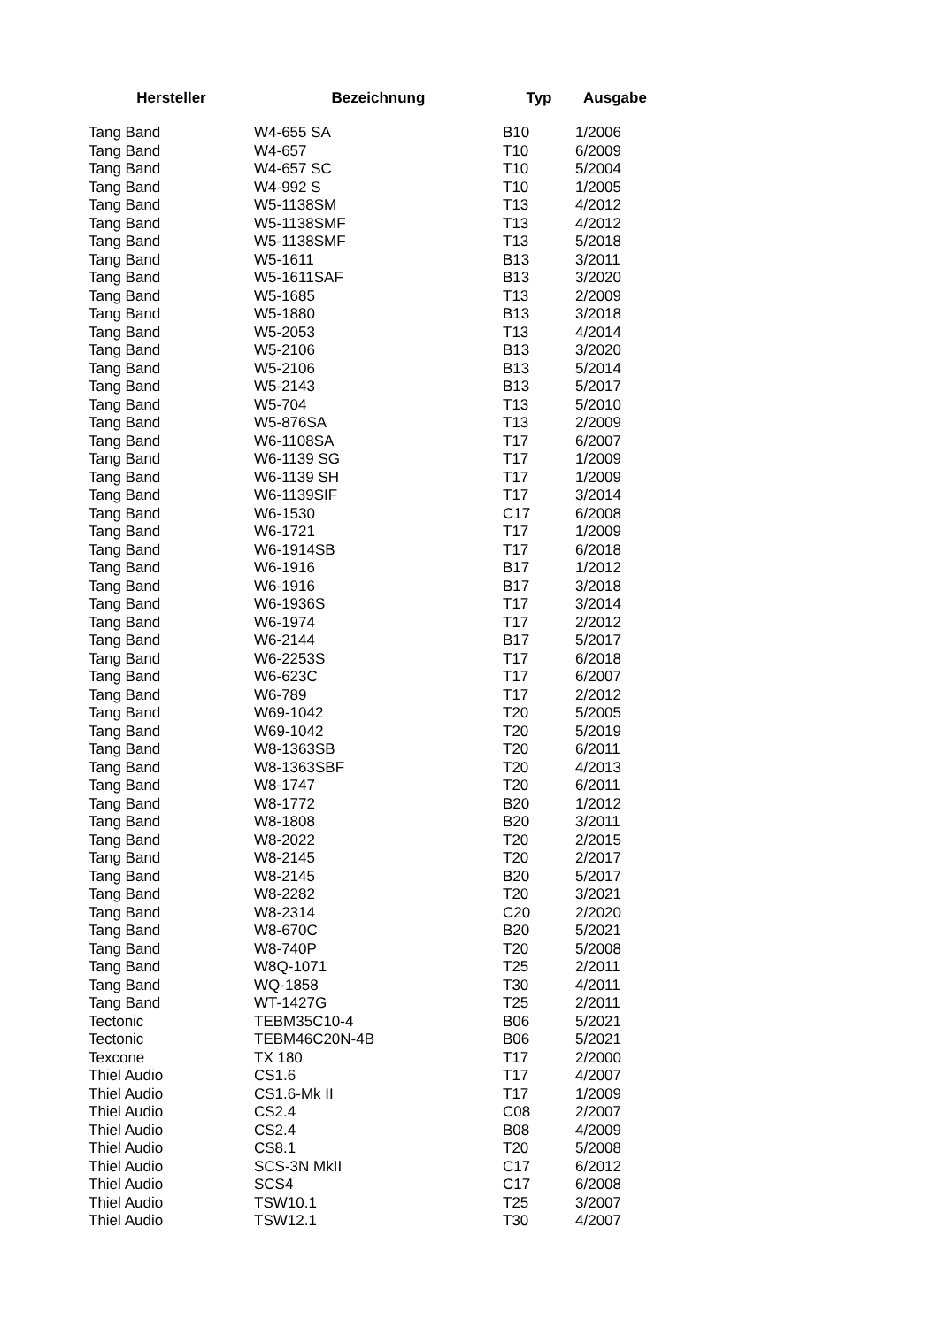| Hersteller | Bezeichnung | Typ | Ausgabe |
| --- | --- | --- | --- |
| Tang Band | W4-655 SA | B10 | 1/2006 |
| Tang Band | W4-657 | T10 | 6/2009 |
| Tang Band | W4-657 SC | T10 | 5/2004 |
| Tang Band | W4-992 S | T10 | 1/2005 |
| Tang Band | W5-1138SM | T13 | 4/2012 |
| Tang Band | W5-1138SMF | T13 | 4/2012 |
| Tang Band | W5-1138SMF | T13 | 5/2018 |
| Tang Band | W5-1611 | B13 | 3/2011 |
| Tang Band | W5-1611SAF | B13 | 3/2020 |
| Tang Band | W5-1685 | T13 | 2/2009 |
| Tang Band | W5-1880 | B13 | 3/2018 |
| Tang Band | W5-2053 | T13 | 4/2014 |
| Tang Band | W5-2106 | B13 | 3/2020 |
| Tang Band | W5-2106 | B13 | 5/2014 |
| Tang Band | W5-2143 | B13 | 5/2017 |
| Tang Band | W5-704 | T13 | 5/2010 |
| Tang Band | W5-876SA | T13 | 2/2009 |
| Tang Band | W6-1108SA | T17 | 6/2007 |
| Tang Band | W6-1139 SG | T17 | 1/2009 |
| Tang Band | W6-1139 SH | T17 | 1/2009 |
| Tang Band | W6-1139SIF | T17 | 3/2014 |
| Tang Band | W6-1530 | C17 | 6/2008 |
| Tang Band | W6-1721 | T17 | 1/2009 |
| Tang Band | W6-1914SB | T17 | 6/2018 |
| Tang Band | W6-1916 | B17 | 1/2012 |
| Tang Band | W6-1916 | B17 | 3/2018 |
| Tang Band | W6-1936S | T17 | 3/2014 |
| Tang Band | W6-1974 | T17 | 2/2012 |
| Tang Band | W6-2144 | B17 | 5/2017 |
| Tang Band | W6-2253S | T17 | 6/2018 |
| Tang Band | W6-623C | T17 | 6/2007 |
| Tang Band | W6-789 | T17 | 2/2012 |
| Tang Band | W69-1042 | T20 | 5/2005 |
| Tang Band | W69-1042 | T20 | 5/2019 |
| Tang Band | W8-1363SB | T20 | 6/2011 |
| Tang Band | W8-1363SBF | T20 | 4/2013 |
| Tang Band | W8-1747 | T20 | 6/2011 |
| Tang Band | W8-1772 | B20 | 1/2012 |
| Tang Band | W8-1808 | B20 | 3/2011 |
| Tang Band | W8-2022 | T20 | 2/2015 |
| Tang Band | W8-2145 | T20 | 2/2017 |
| Tang Band | W8-2145 | B20 | 5/2017 |
| Tang Band | W8-2282 | T20 | 3/2021 |
| Tang Band | W8-2314 | C20 | 2/2020 |
| Tang Band | W8-670C | B20 | 5/2021 |
| Tang Band | W8-740P | T20 | 5/2008 |
| Tang Band | W8Q-1071 | T25 | 2/2011 |
| Tang Band | WQ-1858 | T30 | 4/2011 |
| Tang Band | WT-1427G | T25 | 2/2011 |
| Tectonic | TEBM35C10-4 | B06 | 5/2021 |
| Tectonic | TEBM46C20N-4B | B06 | 5/2021 |
| Texcone | TX 180 | T17 | 2/2000 |
| Thiel Audio | CS1.6 | T17 | 4/2007 |
| Thiel Audio | CS1.6-Mk II | T17 | 1/2009 |
| Thiel Audio | CS2.4 | C08 | 2/2007 |
| Thiel Audio | CS2.4 | B08 | 4/2009 |
| Thiel Audio | CS8.1 | T20 | 5/2008 |
| Thiel Audio | SCS-3N MkII | C17 | 6/2012 |
| Thiel Audio | SCS4 | C17 | 6/2008 |
| Thiel Audio | TSW10.1 | T25 | 3/2007 |
| Thiel Audio | TSW12.1 | T30 | 4/2007 |